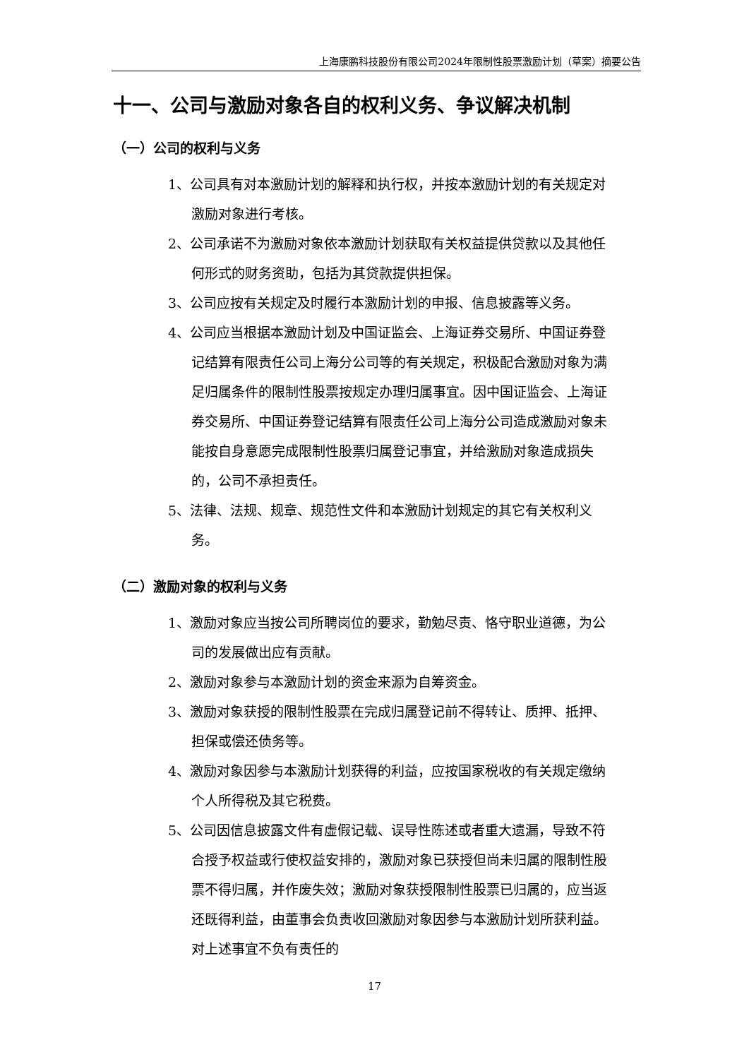上海康鹏科技股份有限公司2024年限制性股票激励计划（草案）摘要公告
十一、公司与激励对象各自的权利义务、争议解决机制
（一）公司的权利与义务
1、公司具有对本激励计划的解释和执行权，并按本激励计划的有关规定对激励对象进行考核。
2、公司承诺不为激励对象依本激励计划获取有关权益提供贷款以及其他任何形式的财务资助，包括为其贷款提供担保。
3、公司应按有关规定及时履行本激励计划的申报、信息披露等义务。
4、公司应当根据本激励计划及中国证监会、上海证券交易所、中国证券登记结算有限责任公司上海分公司等的有关规定，积极配合激励对象为满足归属条件的限制性股票按规定办理归属事宜。因中国证监会、上海证券交易所、中国证券登记结算有限责任公司上海分公司造成激励对象未能按自身意愿完成限制性股票归属登记事宜，并给激励对象造成损失的，公司不承担责任。
5、法律、法规、规章、规范性文件和本激励计划规定的其它有关权利义务。
（二）激励对象的权利与义务
1、激励对象应当按公司所聘岗位的要求，勤勉尽责、恪守职业道德，为公司的发展做出应有贡献。
2、激励对象参与本激励计划的资金来源为自筹资金。
3、激励对象获授的限制性股票在完成归属登记前不得转让、质押、抵押、担保或偿还债务等。
4、激励对象因参与本激励计划获得的利益，应按国家税收的有关规定缴纳个人所得税及其它税费。
5、公司因信息披露文件有虚假记载、误导性陈述或者重大遗漏，导致不符合授予权益或行使权益安排的，激励对象已获授但尚未归属的限制性股票不得归属，并作废失效；激励对象获授限制性股票已归属的，应当返还既得利益，由董事会负责收回激励对象因参与本激励计划所获利益。对上述事宜不负有责任的
17